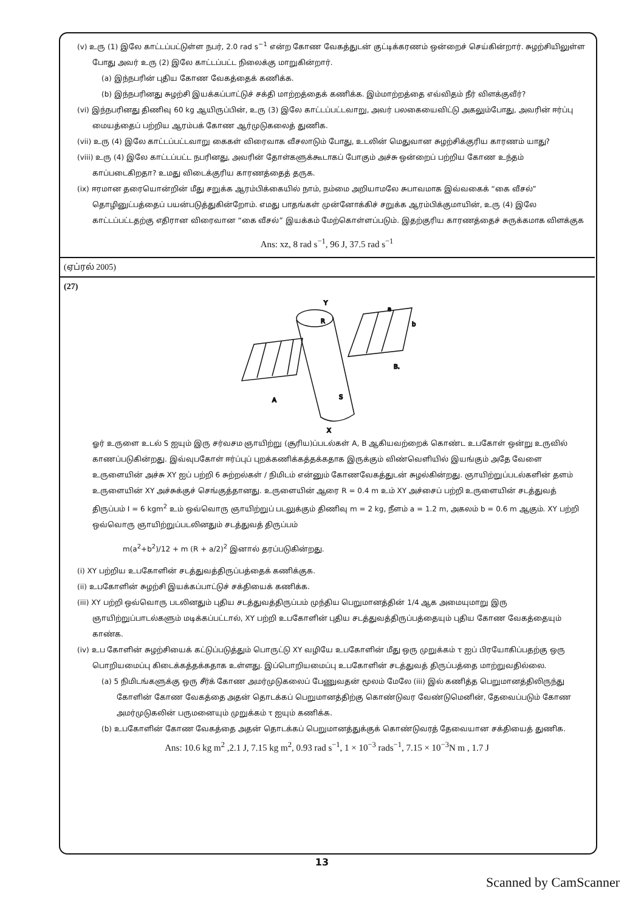(v) உரு (1) இலே காட்டப்பட்டுள்ள நபர், 2.0 rad s<sup>−1</sup> என்ற கோண வேகத்துடன் குட்டிக்கரணம் ஒன்றைச் செய்கின்றார். சுழற்சியிலுள்ள போது அவர் உரு (2) இலே காட்டப்பட்ட நிலைக்கு மாறுகின்றார்.
(a) இந்நபரின் புதிய கோண வேகத்தைக் கணிக்க.
(b) இந்நபரினது சுழற்சி இயக்கப்பாட்டுச் சக்தி மாற்றத்தைக் கணிக்க. இம்மாற்றத்தை எவ்விதம் நீர் விளக்குவீர்?
(vi) இந்நபரினது திணிவு 60 kg ஆயிருப்பின், உரு (3) இலே காட்டப்பட்டவாறு, அவர் பலகையைவிட்டு அகலும்போது, அவரின் ஈர்ப்பு மையத்தைப் பற்றிய ஆரம்பக் கோண ஆர்முடுகலைத் துணிக.
(vii) உரு (4) இலே காட்டப்பட்டவாறு கைகள் விரைவாக வீசலாடும் போது, உடலின் மெதுவான சுழற்சிக்குரிய காரணம் யாது?
(viii) உரு (4) இலே காட்டப்பட்ட நபரினது, அவரின் தோள்களுக்கூடாகப் போகும் அச்சு ஒன்றைப் பற்றிய கோண உந்தம் காப்படைகிறதா? உமது விடைக்குரிய காரணத்தைத் தருக.
(ix) ஈரமான தரையொன்றின் மீது சறுக்க ஆரம்பிக்கையில் நாம், நம்மை அறியாமலே சுபாவமாக இவ்வகைக் “கை வீசல்” தொழினுட்பத்தைப் பயன்படுத்துகின்றோம். எமது பாதங்கள் முன்னோக்கிச் சறுக்க ஆரம்பிக்குமாயின், உரு (4) இலே காட்டப்பட்டதற்கு எதிரான விரைவான “கை வீசல்” இயக்கம் மேற்கொள்ளப்படும். இதற்குரிய காரணத்தைச் சுருக்கமாக விளக்குக
Ans: xz, 8 rad s<sup>−1</sup>, 96 J, 37.5 rad s<sup>−1</sup>
(ஏப்ரல் 2005)
(27)
Y
X
A
B.
S
R
a
b
ஓர் உருளை உடல் S ஐயும் இரு சர்வசம ஞாயிற்று (சூரிய)ப்படல்கள் A, B ஆகியவற்றைக் கொண்ட உபகோள் ஒன்று உருவில் காணப்படுகின்றது. இவ்வுபகோள் ஈர்ப்புப் புறக்கணிக்கத்தக்கதாக இருக்கும் விண்வெளியில் இயங்கும் அதே வேளை உருளையின் அச்சு XY ஐப் பற்றி 6 சுற்றல்கள் / நிமிடம் என்னும் கோணவேகத்துடன் சுழல்கின்றது. ஞாயிற்றுப்படல்களின் தளம் உருளையின் XY அச்சுக்குச் செங்குத்தானது. உருளையின் ஆரை R = 0.4 m உம் XY அச்சைப் பற்றி உருளையின் சடத்துவத் திருப்பம் I = 6 kgm<sup>2</sup> உம் ஒவ்வொரு ஞாயிற்றுப் படலுக்கும் திணிவு m = 2 kg, நீளம் a = 1.2 m, அகலம் b = 0.6 m ஆகும். XY பற்றி ஒவ்வொரு ஞாயிற்றுப்படலினதும் சடத்துவத் திருப்பம்
m(a<sup>2</sup>+b<sup>2</sup>)/12 + m (R + a/2)<sup>2</sup> இனால் தரப்படுகின்றது.
(i) XY பற்றிய உபகோளின் சடத்துவத்திருப்பத்தைக் கணிக்குக.
(ii) உபகோளின் சுழற்சி இயக்கப்பாட்டுச் சக்தியைக் கணிக்க.
(iii) XY பற்றி ஒவ்வொரு படலினதும் புதிய சடத்துவத்திருப்பம் முந்திய பெறுமானத்தின் 1/4 ஆக அமையுமாறு இரு ஞாயிற்றுப்பாடல்களும் மடிக்கப்பட்டால், XY பற்றி உபகோளின் புதிய சடத்துவத்திருப்பத்தையும் புதிய கோண வேகத்தையும் காண்க.
(iv) உப கோளின் சுழற்சியைக் கட்டுப்படுத்தும் பொருட்டு XY வழியே உபகோளின் மீது ஒரு முறுக்கம் τ ஐப் பிரயோகிப்பதற்கு ஒரு பொறியமைப்பு கிடைக்கத்தக்கதாக உள்ளது. இப்பொறியமைப்பு உபகோளின் சடத்துவத் திருப்பத்தை மாற்றுவதில்லை.
(a) 5 நிமிடங்களுக்கு ஒரு சீர்க் கோண அமர்முடுகலைப் பேணுவதன் மூலம் மேலே (iii) இல் கணித்த பெறுமானத்திலிருந்து கோளின் கோண வேகத்தை அதன் தொடக்கப் பெறுமானத்திற்கு கொண்டுவர வேண்டுமெனின், தேவைப்படும் கோண அமர்முடுகலின் பருமனையும் முறுக்கம் τ ஐயும் கணிக்க.
(b) உபகோளின் கோண வேகத்தை அதன் தொடக்கப் பெறுமானத்துக்குக் கொண்டுவரத் தேவையான சக்தியைத் துணிக.
Ans: 10.6 kg m<sup>2</sup> ,2.1 J, 7.15 kg m<sup>2</sup>, 0.93 rad s<sup>−1</sup>, 1 × 10<sup>−3</sup> rads<sup>−1</sup>, 7.15 × 10<sup>−3</sup>N m , 1.7 J
13
Scanned by CamScanner